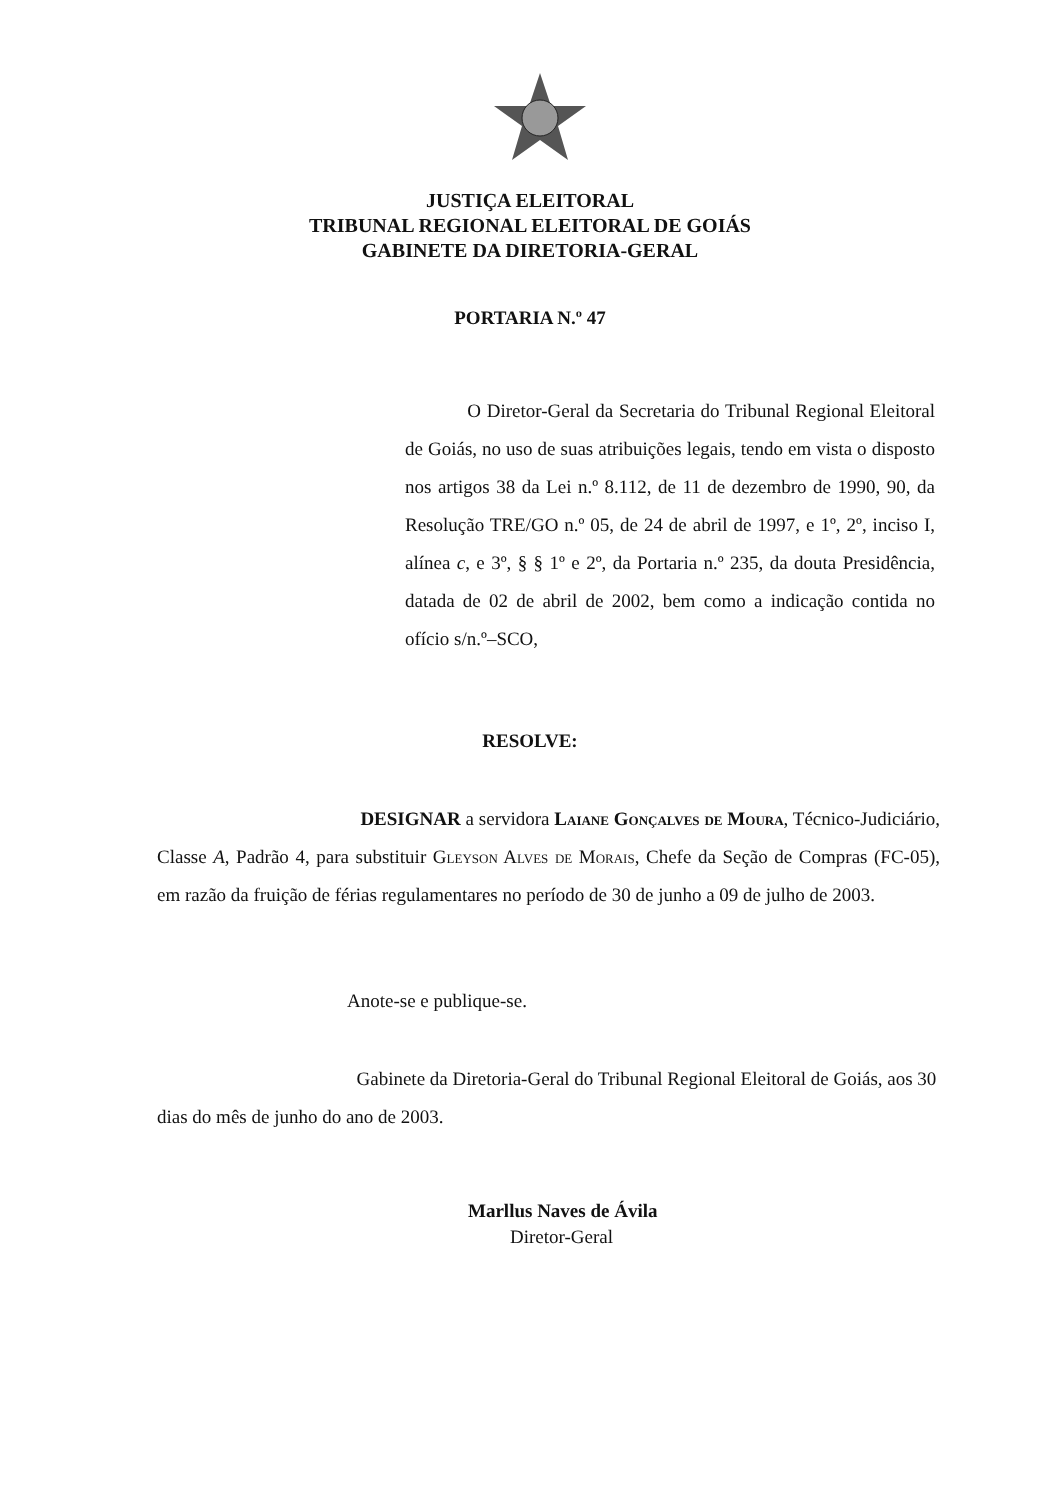JUSTIÇA ELEITORAL
TRIBUNAL REGIONAL ELEITORAL DE GOIÁS
GABINETE DA DIRETORIA-GERAL
PORTARIA N.º 47
O Diretor-Geral da Secretaria do Tribunal Regional Eleitoral de Goiás, no uso de suas atribuições legais, tendo em vista o disposto nos artigos 38 da Lei n.º 8.112, de 11 de dezembro de 1990, 90, da Resolução TRE/GO n.º 05, de 24 de abril de 1997, e 1º, 2º, inciso I, alínea c, e 3º, § § 1º e 2º, da Portaria n.º 235, da douta Presidência, datada de 02 de abril de 2002, bem como a indicação contida no ofício s/n.º–SCO,
RESOLVE:
DESIGNAR a servidora Laiane Gonçalves de Moura, Técnico-Judiciário, Classe A, Padrão 4, para substituir Gleyson Alves de Morais, Chefe da Seção de Compras (FC-05), em razão da fruição de férias regulamentares no período de 30 de junho a 09 de julho de 2003.
Anote-se e publique-se.
Gabinete da Diretoria-Geral do Tribunal Regional Eleitoral de Goiás, aos 30 dias do mês de junho do ano de 2003.
Marllus Naves de Ávila
Diretor-Geral